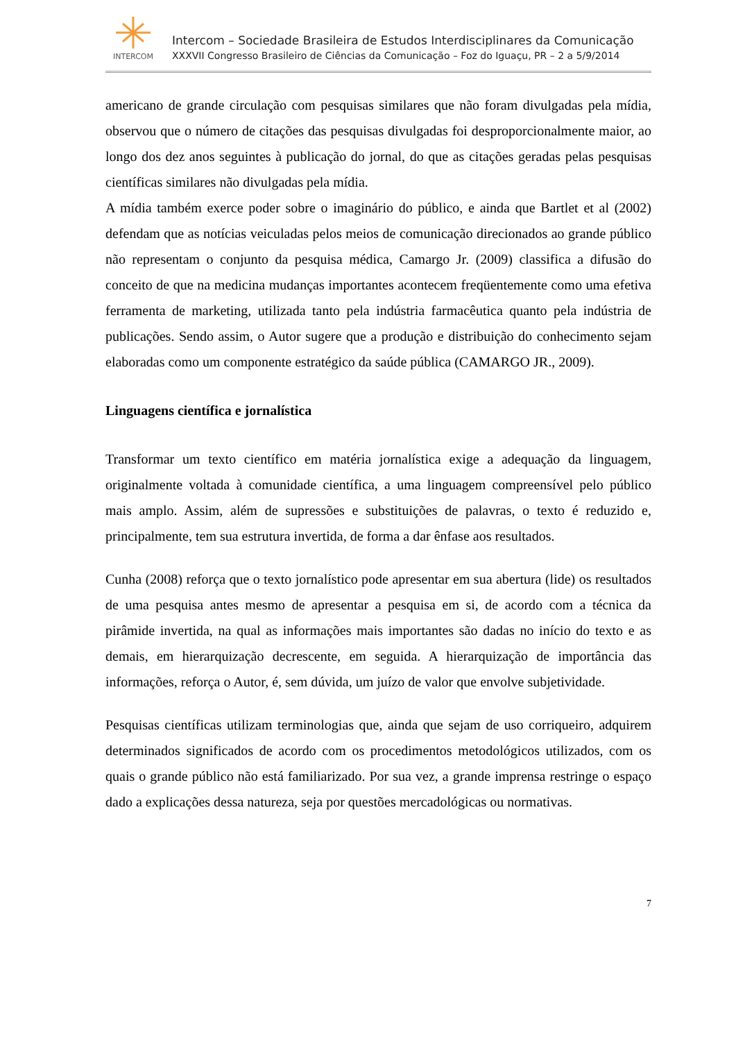INTERCOM
Intercom – Sociedade Brasileira de Estudos Interdisciplinares da Comunicação
XXXVII Congresso Brasileiro de Ciências da Comunicação – Foz do Iguaçu, PR – 2 a 5/9/2014
americano de grande circulação com pesquisas similares que não foram divulgadas pela mídia, observou que o número de citações das pesquisas divulgadas foi desproporcionalmente maior, ao longo dos dez anos seguintes à publicação do jornal, do que as citações geradas pelas pesquisas científicas similares não divulgadas pela mídia.
A mídia também exerce poder sobre o imaginário do público, e ainda que Bartlet et al (2002) defendam que as notícias veiculadas pelos meios de comunicação direcionados ao grande público não representam o conjunto da pesquisa médica, Camargo Jr. (2009) classifica a difusão do conceito de que na medicina mudanças importantes acontecem freqüentemente como uma efetiva ferramenta de marketing, utilizada tanto pela indústria farmacêutica quanto pela indústria de publicações. Sendo assim, o Autor sugere que a produção e distribuição do conhecimento sejam elaboradas como um componente estratégico da saúde pública (CAMARGO JR., 2009).
Linguagens científica e jornalística
Transformar um texto científico em matéria jornalística exige a adequação da linguagem, originalmente voltada à comunidade científica, a uma linguagem compreensível pelo público mais amplo. Assim, além de supressões e substituições de palavras, o texto é reduzido e, principalmente, tem sua estrutura invertida, de forma a dar ênfase aos resultados.
Cunha (2008) reforça que o texto jornalístico pode apresentar em sua abertura (lide) os resultados de uma pesquisa antes mesmo de apresentar a pesquisa em si, de acordo com a técnica da pirâmide invertida, na qual as informações mais importantes são dadas no início do texto e as demais, em hierarquização decrescente, em seguida. A hierarquização de importância das informações, reforça o Autor, é, sem dúvida, um juízo de valor que envolve subjetividade.
Pesquisas científicas utilizam terminologias que, ainda que sejam de uso corriqueiro, adquirem determinados significados de acordo com os procedimentos metodológicos utilizados, com os quais o grande público não está familiarizado. Por sua vez, a grande imprensa restringe o espaço dado a explicações dessa natureza, seja por questões mercadológicas ou normativas.
7